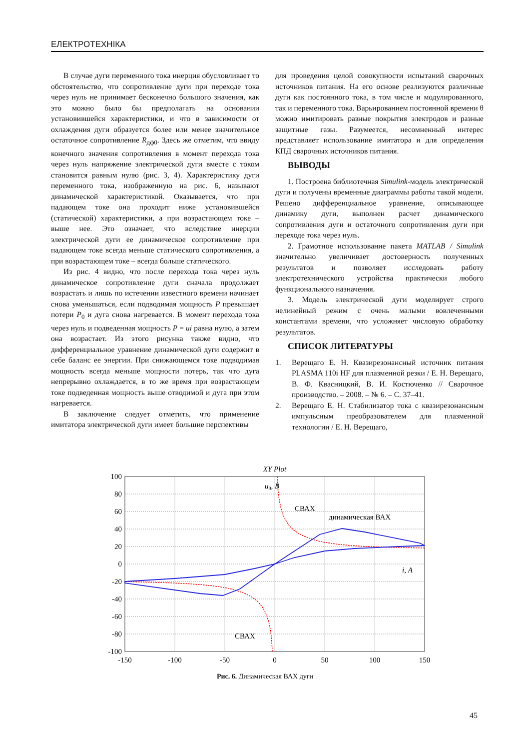ЕЛЕКТРОТЕХНІКА
В случае дуги переменного тока инерция обусловливает то обстоятельство, что сопротивление дуги при переходе тока через нуль не принимает бесконечно большого значения, как это можно было бы предполагать на основании установившейся характеристики, и что в зависимости от охлаждения дуги образуется более или менее значительное остаточное сопротивление R<sub>дф0</sub>. Здесь же отметим, что ввиду конечного значения сопротивления в момент перехода тока через нуль напряжение электрической дуги вместе с током становится равным нулю (рис. 3, 4). Характеристику дуги переменного тока, изображенную на рис. 6, называют динамической характеристикой. Оказывается, что при падающем токе она проходит ниже установившейся (статической) характеристики, а при возрастающем токе – выше нее. Это означает, что вследствие инерции электрической дуги ее динамическое сопротивление при падающем токе всегда меньше статического сопротивления, а при возрастающем токе – всегда больше статического.
Из рис. 4 видно, что после перехода тока через нуль динамическое сопротивление дуги сначала продолжает возрастать и лишь по истечении известного времени начинает снова уменьшаться, если подводимая мощность P превышает потери P<sub>0</sub> и дуга снова нагревается. В момент перехода тока через нуль и подведенная мощность P = ui равна нулю, а затем она возрастает. Из этого рисунка также видно, что дифференциальное уравнение динамической дуги содержит в себе баланс ее энергии. При снижающемся токе подводимая мощность всегда меньше мощности потерь, так что дуга непрерывно охлаждается, в то же время при возрастающем токе подведенная мощность выше отводимой и дуга при этом нагревается.
В заключение следует отметить, что применение имитатора электрической дуги имеет большие перспективы
для проведения целой совокупности испытаний сварочных источников питания. На его основе реализуются различные дуги как постоянного тока, в том числе и модулированного, так и переменного тока. Варьированием постоянной времени θ можно имитировать разные покрытия электродов и разные защитные газы. Разумеется, несомненный интерес представляет использование имитатора и для определения КПД сварочных источников питания.
ВЫВОДЫ
1. Построена библиотечная Simulink-модель электрической дуги и получены временные диаграммы работы такой модели. Решено дифференциальное уравнение, описывающее динамику дуги, выполнен расчет динамического сопротивления дуги и остаточного сопротивления дуги при переходе тока через нуль.
2. Грамотное использование пакета MATLAB / Simulink значительно увеличивает достоверность полученных результатов и позволяет исследовать работу электротехнического устройства практически любого функционального назначения.
3. Модель электрической дуги моделирует строго нелинейный режим с очень малыми вовлеченными константами времени, что усложняет числовую обработку результатов.
СПИСОК ЛИТЕРАТУРЫ
1. Верещаго Е. Н. Квазирезонансный источник питания PLASMA 110i HF для плазменной резки / Е. Н. Верещаго, В. Ф. Квасницкий, В. И. Костюченко // Сварочное производство. – 2008. – № 6. – С. 37–41.
2. Верещаго Е. Н. Стабилизатор тока с квазирезонансным импульсным преобразователем для плазменной технологии / Е. Н. Верещаго,
XY Plot
100
80
60
40
20
0
-20
-40
-60
-80
-100
-150
-100
-50
0
50
100
150
uд, В
СВАХ
динамическая ВАХ
i, А
СВАХ
Рис. 6. Динамическая ВАХ дуги
45